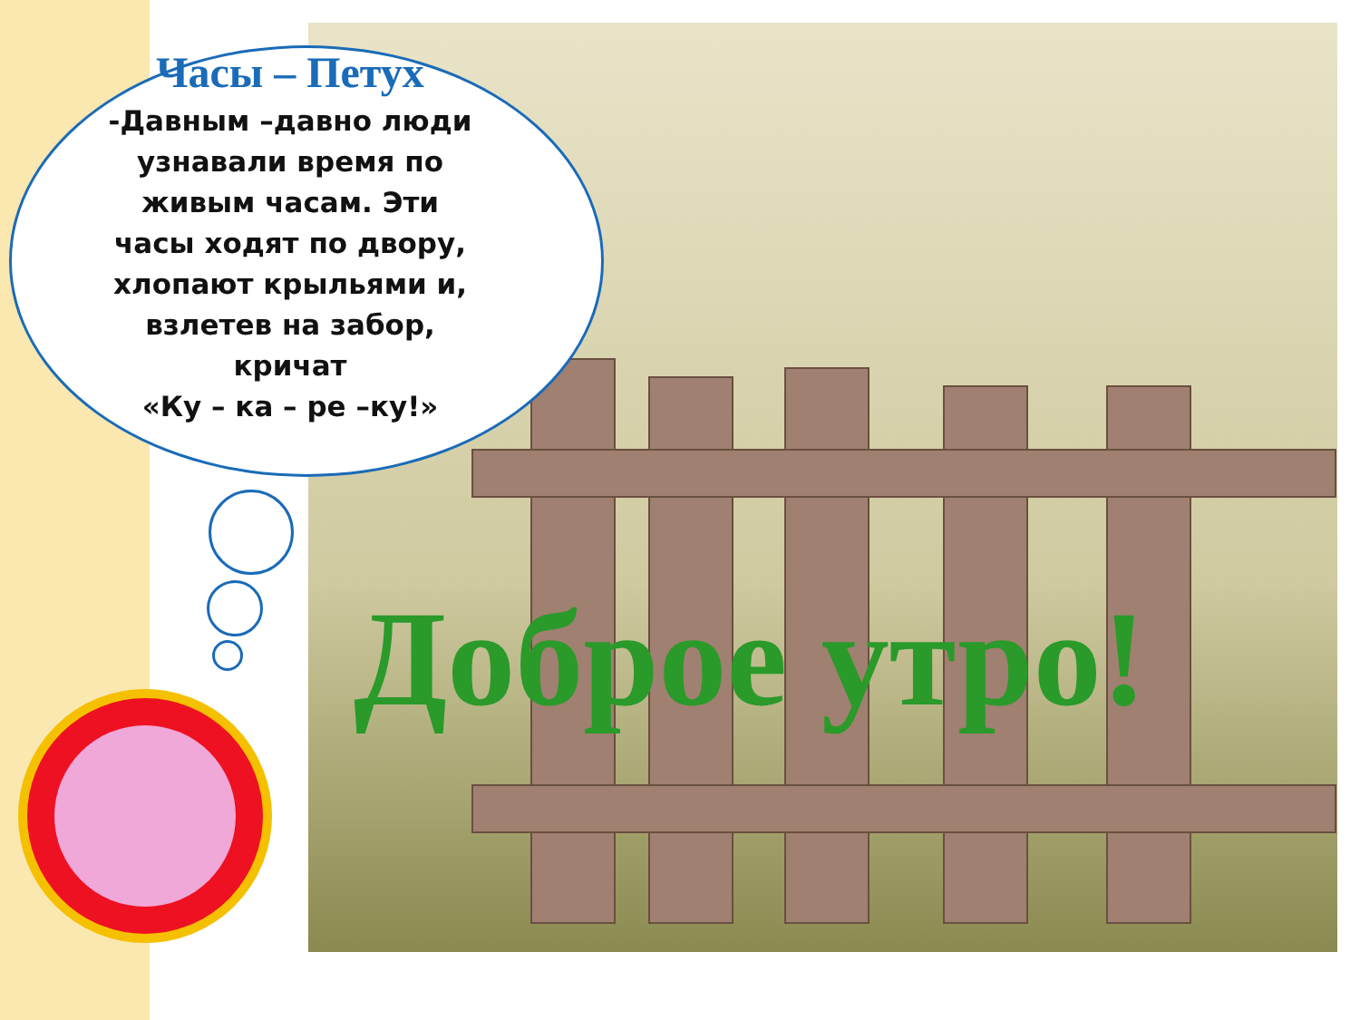Часы – Петух
-Давным –давно люди
узнавали время по
живым часам. Эти
часы ходят по двору,
хлопают крыльями и,
взлетев на забор,
кричат
«Ку – ка – ре –ку!»
Доброе утро!